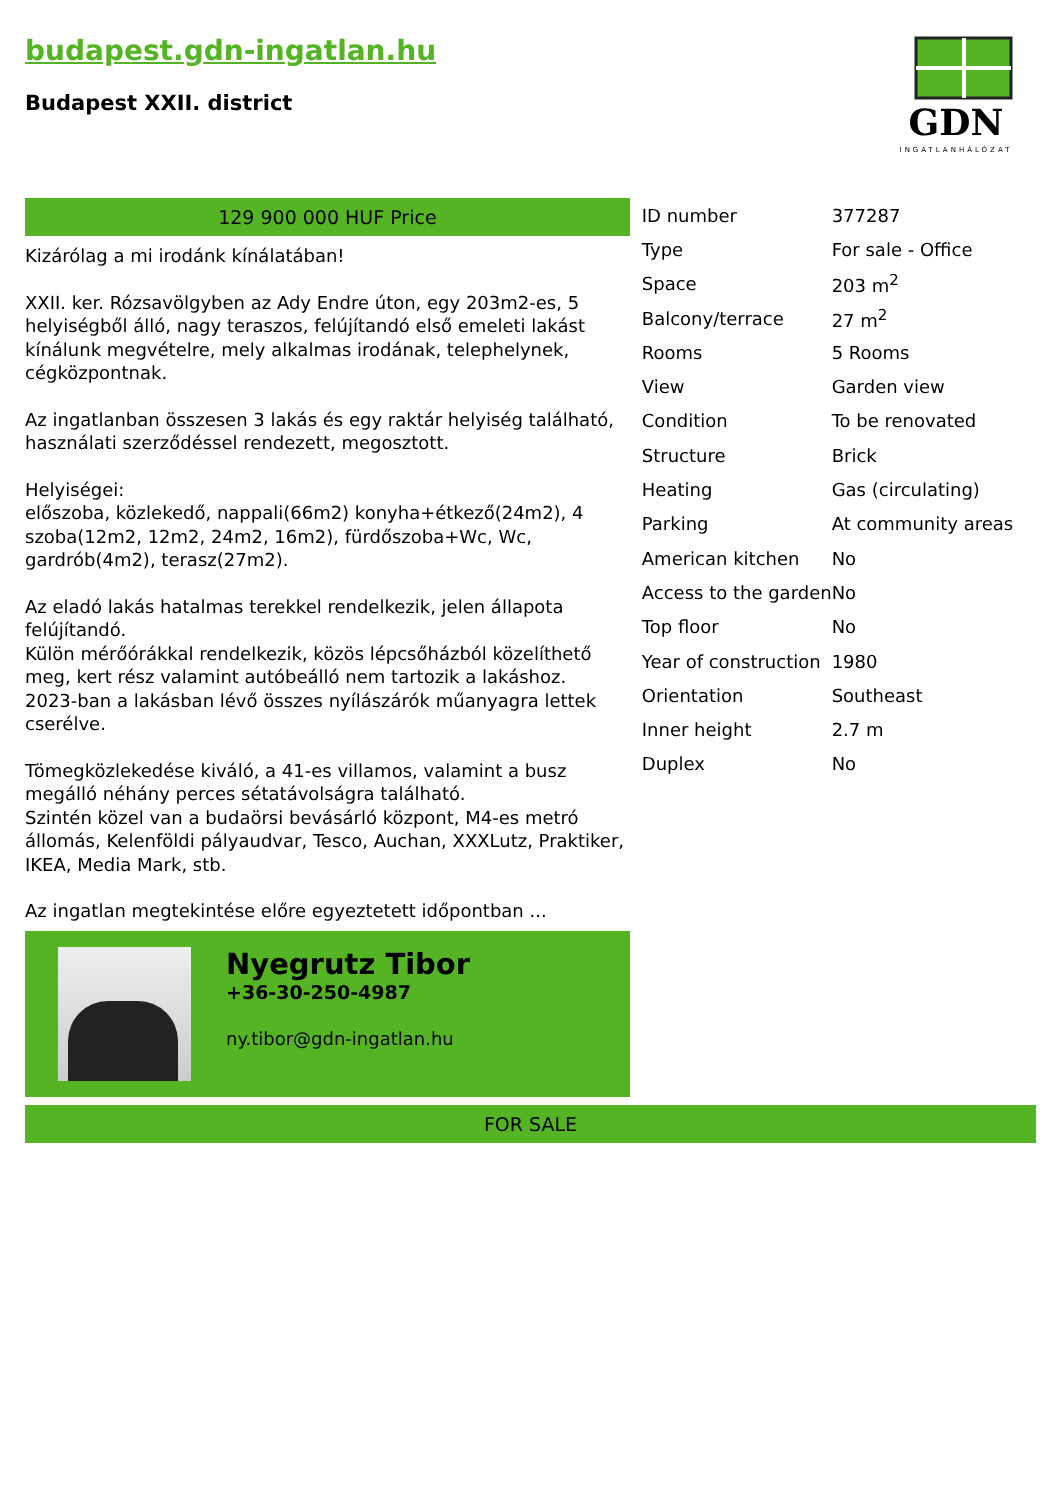budapest.gdn-ingatlan.hu
Budapest XXII. district
GDN
INGATLANHÁLÓZAT
129 900 000 HUF Price
Kizárólag a mi irodánk kínálatában!
XXII. ker. Rózsavölgyben az Ady Endre úton, egy 203m2-es, 5 helyiségből álló, nagy teraszos, felújítandó első emeleti lakást kínálunk megvételre, mely alkalmas irodának, telephelynek, cégközpontnak.
Az ingatlanban összesen 3 lakás és egy raktár helyiség található, használati szerződéssel rendezett, megosztott.
Helyiségei:
előszoba, közlekedő, nappali(66m2) konyha+étkező(24m2), 4 szoba(12m2, 12m2, 24m2, 16m2), fürdőszoba+Wc, Wc, gardrób(4m2), terasz(27m2).
Az eladó lakás hatalmas terekkel rendelkezik, jelen állapota felújítandó.
Külön mérőórákkal rendelkezik, közös lépcsőházból közelíthető meg, kert rész valamint autóbeálló nem tartozik a lakáshoz.
2023-ban a lakásban lévő összes nyílászárók műanyagra lettek cserélve.
Tömegközlekedése kiváló, a 41-es villamos, valamint a busz megálló néhány perces sétatávolságra található.
Szintén közel van a budaörsi bevásárló központ, M4-es metró állomás, Kelenföldi pályaudvar, Tesco, Auchan, XXXLutz, Praktiker, IKEA, Media Mark, stb.
Az ingatlan megtekintése előre egyeztetett időpontban ...
Nyegrutz Tibor
+36-30-250-4987
ny.tibor@gdn-ingatlan.hu
| ID number | 377287 |
| Type | For sale - Office |
| Space | 203 m<sup>2</sup> |
| Balcony/terrace | 27 m<sup>2</sup> |
| Rooms | 5 Rooms |
| View | Garden view |
| Condition | To be renovated |
| Structure | Brick |
| Heating | Gas (circulating) |
| Parking | At community areas |
| American kitchen | No |
| Access to the garden | No |
| Top floor | No |
| Year of construction | 1980 |
| Orientation | Southeast |
| Inner height | 2.7 m |
| Duplex | No |
FOR SALE